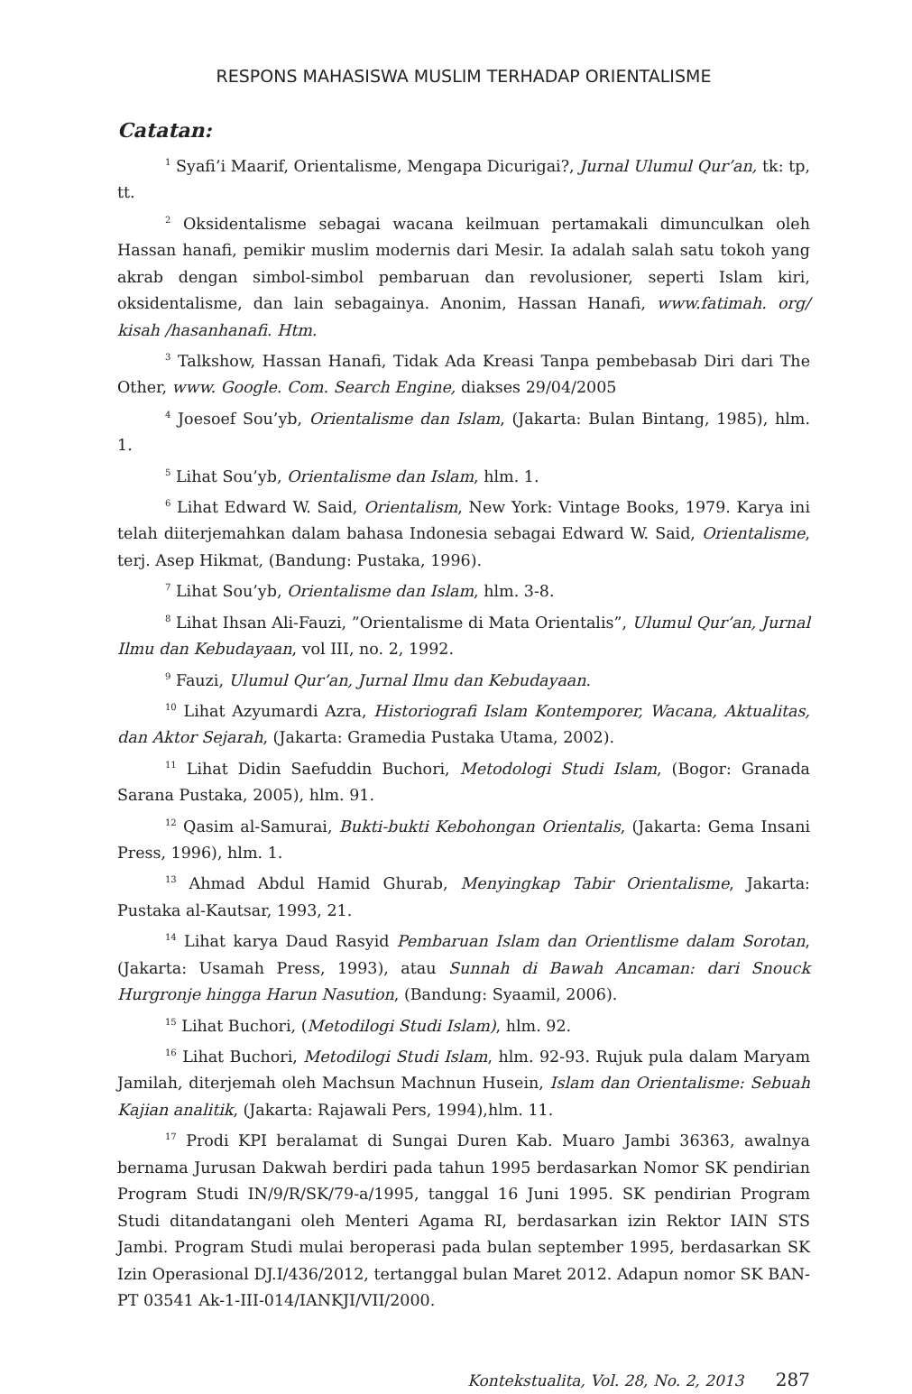RESPONS MAHASISWA MUSLIM TERHADAP ORIENTALISME
Catatan:
<sup>1</sup> Syafi’i Maarif, Orientalisme, Mengapa Dicurigai?, Jurnal Ulumul Qur’an, tk: tp, tt.
<sup>2</sup> Oksidentalisme sebagai wacana keilmuan pertamakali dimunculkan oleh Hassan hanafi, pemikir muslim modernis dari Mesir. Ia adalah salah satu tokoh yang akrab dengan simbol-simbol pembaruan dan revolusioner, seperti Islam kiri, oksidentalisme, dan lain sebagainya. Anonim, Hassan Hanafi, www.fatimah. org/ kisah /hasanhanafi. Htm.
<sup>3</sup> Talkshow, Hassan Hanafi, Tidak Ada Kreasi Tanpa pembebasab Diri dari The Other, www. Google. Com. Search Engine, diakses 29/04/2005
<sup>4</sup> Joesoef Sou’yb, Orientalisme dan Islam, (Jakarta: Bulan Bintang, 1985), hlm. 1.
<sup>5</sup> Lihat Sou’yb, Orientalisme dan Islam, hlm. 1.
<sup>6</sup> Lihat Edward W. Said, Orientalism, New York: Vintage Books, 1979. Karya ini telah diiterjemahkan dalam bahasa Indonesia sebagai Edward W. Said, Orientalisme, terj. Asep Hikmat, (Bandung: Pustaka, 1996).
<sup>7</sup> Lihat Sou’yb, Orientalisme dan Islam, hlm. 3-8.
<sup>8</sup> Lihat Ihsan Ali-Fauzi, ”Orientalisme di Mata Orientalis”, Ulumul Qur’an, Jurnal Ilmu dan Kebudayaan, vol III, no. 2, 1992.
<sup>9</sup> Fauzi, Ulumul Qur’an, Jurnal Ilmu dan Kebudayaan.
<sup>10</sup> Lihat Azyumardi Azra, Historiografi Islam Kontemporer, Wacana, Aktualitas, dan Aktor Sejarah, (Jakarta: Gramedia Pustaka Utama, 2002).
<sup>11</sup> Lihat Didin Saefuddin Buchori, Metodologi Studi Islam, (Bogor: Granada Sarana Pustaka, 2005), hlm. 91.
<sup>12</sup> Qasim al-Samurai, Bukti-bukti Kebohongan Orientalis, (Jakarta: Gema Insani Press, 1996), hlm. 1.
<sup>13</sup> Ahmad Abdul Hamid Ghurab, Menyingkap Tabir Orientalisme, Jakarta: Pustaka al-Kautsar, 1993, 21.
<sup>14</sup> Lihat karya Daud Rasyid Pembaruan Islam dan Orientlisme dalam Sorotan, (Jakarta: Usamah Press, 1993), atau Sunnah di Bawah Ancaman: dari Snouck Hurgronje hingga Harun Nasution, (Bandung: Syaamil, 2006).
<sup>15</sup> Lihat Buchori, (Metodilogi Studi Islam), hlm. 92.
<sup>16</sup> Lihat Buchori, Metodilogi Studi Islam, hlm. 92-93. Rujuk pula dalam Maryam Jamilah, diterjemah oleh Machsun Machnun Husein, Islam dan Orientalisme: Sebuah Kajian analitik, (Jakarta: Rajawali Pers, 1994),hlm. 11.
<sup>17</sup> Prodi KPI beralamat di Sungai Duren Kab. Muaro Jambi 36363, awalnya bernama Jurusan Dakwah berdiri pada tahun 1995 berdasarkan Nomor SK pendirian Program Studi IN/9/R/SK/79-a/1995, tanggal 16 Juni 1995. SK pendirian Program Studi ditandatangani oleh Menteri Agama RI, berdasarkan izin Rektor IAIN STS Jambi. Program Studi mulai beroperasi pada bulan september 1995, berdasarkan SK Izin Operasional DJ.I/436/2012, tertanggal bulan Maret 2012. Adapun nomor SK BAN-PT 03541 Ak-1-III-014/IANKJI/VII/2000.
Kontekstualita, Vol. 28, No. 2, 2013 287